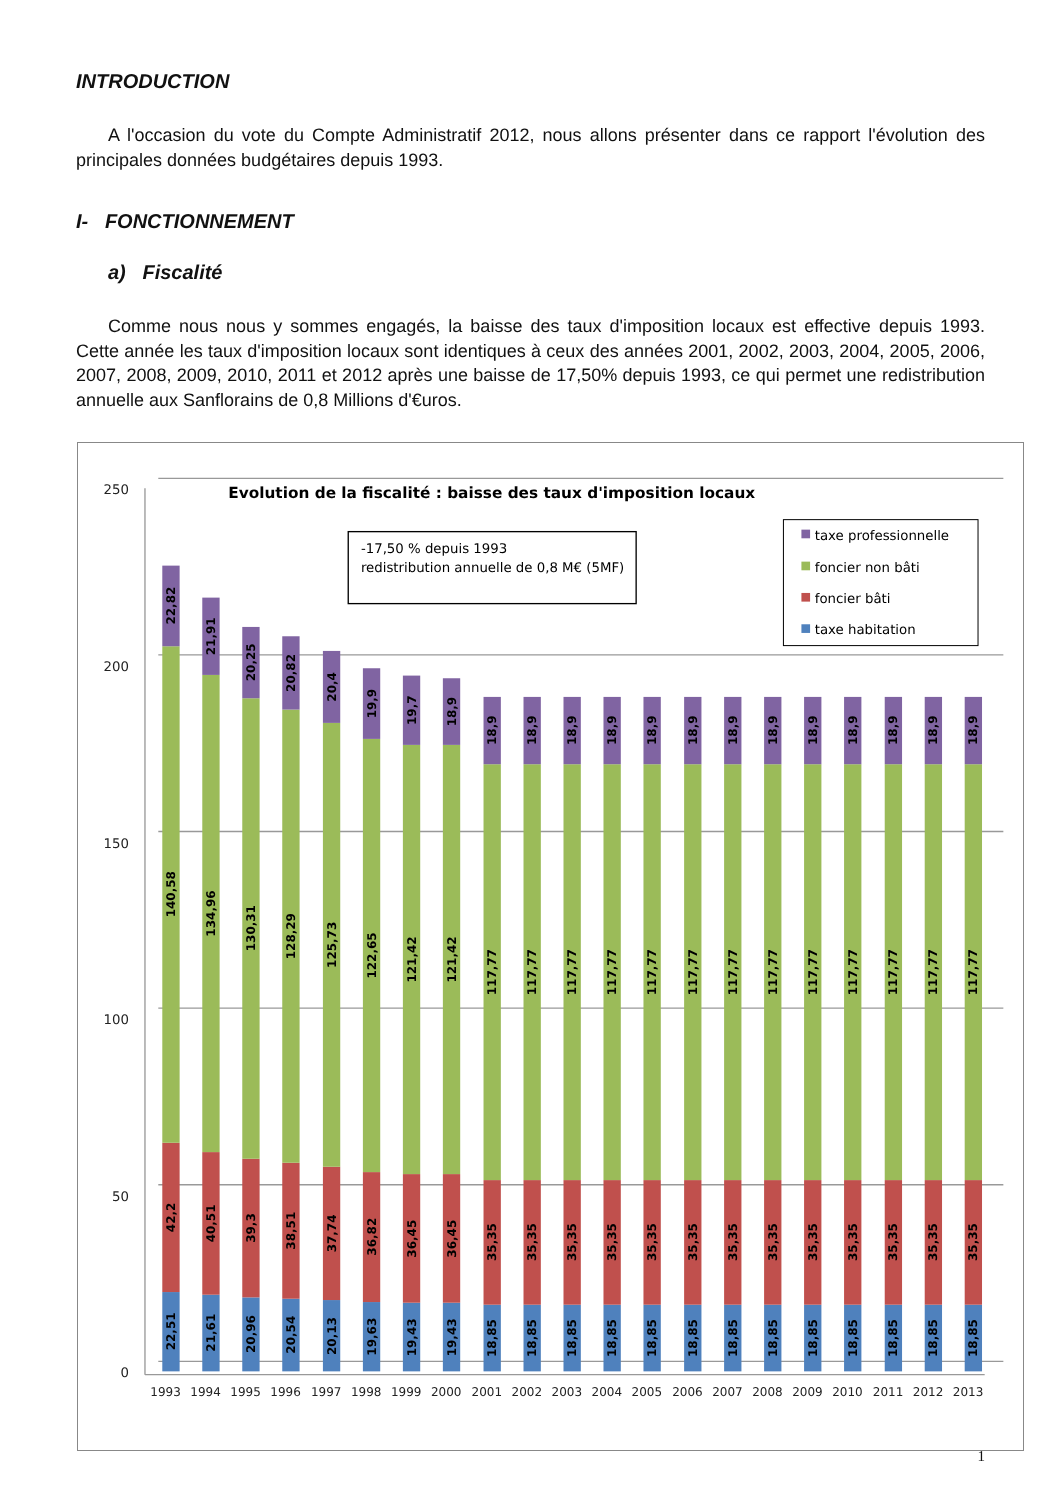INTRODUCTION
A l'occasion du vote du Compte Administratif 2012, nous allons présenter dans ce rapport l'évolution des principales données budgétaires depuis 1993.
I- FONCTIONNEMENT
a) Fiscalité
Comme nous nous y sommes engagés, la baisse des taux d'imposition locaux est effective depuis 1993. Cette année les taux d'imposition locaux sont identiques à ceux des années 2001, 2002, 2003, 2004, 2005, 2006, 2007, 2008, 2009, 2010, 2011 et 2012 après une baisse de 17,50% depuis 1993, ce qui permet une redistribution annuelle aux Sanflorains de 0,8 Millions d'€uros.
250
200
150
100
50
0
Evolution de la fiscalité : baisse des taux d'imposition locaux
-17,50 % depuis 1993
redistribution annuelle de 0,8 M€ (5MF)
taxe professionnelle
foncier non bâti
foncier bâti
taxe habitation
22,51
42,2
140,58
22,82
21,61
40,51
134,96
21,91
20,96
39,3
130,31
20,25
20,54
38,51
128,29
20,82
20,13
37,74
125,73
20,4
19,63
36,82
122,65
19,9
19,43
36,45
121,42
19,7
19,43
36,45
121,42
18,9
18,85
35,35
117,77
18,9
18,85
35,35
117,77
18,9
18,85
35,35
117,77
18,9
18,85
35,35
117,77
18,9
18,85
35,35
117,77
18,9
18,85
35,35
117,77
18,9
18,85
35,35
117,77
18,9
18,85
35,35
117,77
18,9
18,85
35,35
117,77
18,9
18,85
35,35
117,77
18,9
18,85
35,35
117,77
18,9
18,85
35,35
117,77
18,9
18,85
35,35
117,77
18,9
1993
1994
1995
1996
1997
1998
1999
2000
2001
2002
2003
2004
2005
2006
2007
2008
2009
2010
2011
2012
2013
1